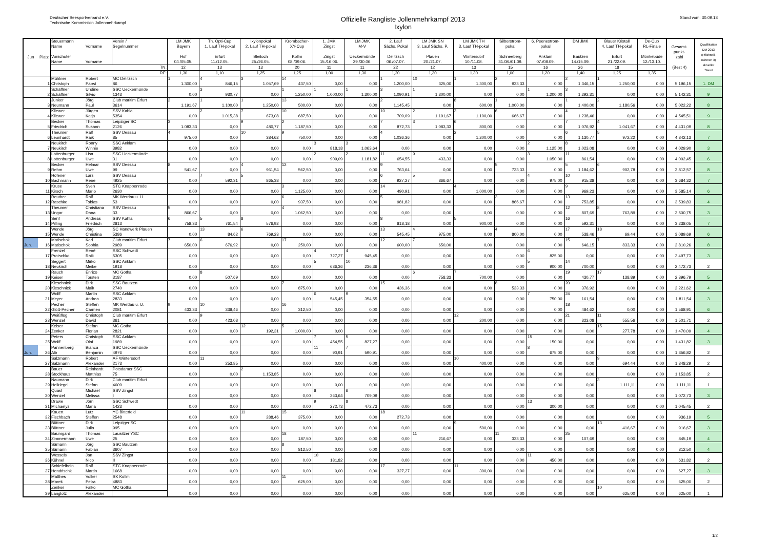Deutscher Seesportverband e.V.
Technische Kommission Jollenmehrkampf
Offizielle Rangliste Jollenmehrkampf 2013
Ixylon
Stand vom: 30.09.13
| Jun | Platz | Steuermann Name Vorschoter Name | Vorname Vorname | Verein / Segelnummer | LM JMK Bayern Hof 04./05.05. | | Th. Opti-Cup 1. Lauf TH-pokal Erfurt 11./12.05. | | Ixylonpokal 2. Lauf TH-pokal Bleiloch 25./26.05. | | Krombacher- XY-Cup Kollm 08./09.06. | | 1. JMK Zingst Zingst 15./16.06. | | LM JMK M-V Ueckermünde 29./30.06. | | 2. Lauf Sächs. Pokal Delitzsch 06./07.07. | | LM JMK SN 3. Lauf Sächs. P. Plauen 20./21.07. | | LM JMK TH 3. Lauf TH-pokal Wintersdorf 10./11.08. | | Silberstrom- pokal Schneeberg 31.08./01.09. | | 6. Peenestrom- pokal Anklam 07./08.09. | | DM JMK Bautzen 14./15.09. | | Blauer Kristall 4. Lauf TH-pokal Erfurt 21./22.09. | | De-Cup RL-Finale Mönkebude 12./13.10. | | Gesamt- punkt- zahl (Best 4) | Qualifikation DM 2013 (Pflichtteil- nahmen 3) aktueller Stand |
| --- | --- | --- | --- | --- | --- | --- | --- | --- | --- | --- | --- | --- | --- | --- | --- | --- | --- | --- | --- | --- | --- | --- | --- | --- | --- | --- | --- | --- | --- | --- | --- | --- | --- | --- |
| | | TN: | | | 12 | | 13 | | 13 | | 20 | | 11 | | 11 | | 22 | | 12 | | 13 | | 15 | | 16 | | 26 | | 18 | | | | | |
| | | RF: | | | 1,30 | | 1,10 | | 1,25 | | 1,25 | | 1,00 | | 1,30 | | 1,20 | | 1,30 | | 1,30 | | 1,00 | | 1,20 | | 1,40 | | 1,25 | | 1,35 | | | |
| | 1 | Mühlner | Robert | MC Delitzsch | 1 | 1.300,00 | 4 | 846,15 | 3 | 1.057,69 | 14 | 437,50 | | 0,00 | | 0,00 | 1 | 1.200,00 | 10 | 325,00 | 1 | 1.300,00 | 2 | 933,33 | | 0,00 | 2 | 1.346,15 | 1 | 1.250,00 | | 0,00 | 5.196,15 | 1. DM |
| | | Christoph | Pabst | 86 | | | | | | | | | | | | | | | | | | | | | | | | | | | | | | |
| | 2 | Schäffner | Undine | SSC Ueckermünde | | 0,00 | 3 | 930,77 | | 0,00 | 1 | 1.250,00 | 1 | 1.000,00 | 1 | 1.300,00 | 3 | 1.090,91 | 1 | 1.300,00 | | 0,00 | | 0,00 | 1 | 1.200,00 | 3 | 1.292,31 | | 0,00 | | 0,00 | 5.142,31 | 9 |
| | | Schäffner | Silvio | 1343 | | | | | | | | | | | | | | | | | | | | | | | | | | | | | | |
| | 3 | Junker | Jörg | Club maritim Erfurt | 2 | 1.191,67 | 1 | 1.100,00 | 1 | 1.250,00 | 13 | 500,00 | | 0,00 | | 0,00 | 2 | 1.145,45 | | 0,00 | 8 | 600,00 | 1 | 1.000,00 | | 0,00 | 1 | 1.400,00 | 2 | 1.180,56 | | 0,00 | 5.022,22 | 8 |
| | | Neumann | Paul | 3614 | | | | | | | | | | | | | | | | | | | | | | | | | | | | | | |
| | 4 | Kliewer | Jürgen | SSV Kahla | | 0,00 | 2 | 1.015,38 | 7 | 673,08 | 10 | 687,50 | | 0,00 | | 0,00 | 10 | 709,09 | 2 | 1.191,67 | 3 | 1.100,00 | 6 | 666,67 | | 0,00 | 4 | 1.238,46 | | 0,00 | | 0,00 | 4.545,51 | 9 |
| | | Kliewer | Katja | 5354 | | | | | | | | | | | | | | | | | | | | | | | | | | | | | | |
| | 5 | Becker | Thomas | Leipziger SC | 3 | 1.083,33 | | 0,00 | 9 | 480,77 | 2 | 1.187,50 | | 0,00 | | 0,00 | 7 | 872,73 | 3 | 1.083,33 | 6 | 800,00 | | 0,00 | | 0,00 | 7 | 1.076,92 | 4 | 1.041,67 | | 0,00 | 4.431,09 | 8 |
| | | Friedrich | Susann | 2126 | | | | | | | | | | | | | | | | | | | | | | | | | | | | | | |
| | 6 | Theumer | Ralf | SSV Dessau | 4 | 975,00 | | 0,00 | 10 | 384,62 | 9 | 750,00 | | 0,00 | | 0,00 | 4 | 1.036,36 | | 0,00 | 2 | 1.200,00 | | 0,00 | | 0,00 | 6 | 1.130,77 | 5 | 972,22 | | 0,00 | 4.342,13 | 7 |
| | | Leonhardt | Raik | 85 | | | | | | | | | | | | | | | | | | | | | | | | | | | | | | |
| | 7 | Neukirch | Ronny | SSC Anklam | | 0,00 | | 0,00 | | 0,00 | | 0,00 | 3 | 818,18 | 3 | 1.063,64 | | 0,00 | | 0,00 | | 0,00 | | 0,00 | 2 | 1.125,00 | 8 | 1.023,08 | | 0,00 | | 0,00 | 4.029,90 | 3 |
| | | Neukirch | Winnie | 3982 | | | | | | | | | | | | | | | | | | | | | | | | | | | | | | |
| | 8 | Lottenburger | Lisa | SSC Ueckermünde | | 0,00 | | 0,00 | | 0,00 | | 0,00 | 2 | 909,09 | 2 | 1.181,82 | 11 | 654,55 | 9 | 433,33 | | 0,00 | | 0,00 | 3 | 1.050,00 | 11 | 861,54 | | 0,00 | | 0,00 | 4.002,45 | 6 |
| | | Lottenburger | Uwe | 31 | | | | | | | | | | | | | | | | | | | | | | | | | | | | | | |
| | 9 | Becker | Helmar | SSV Dessau | 8 | 541,67 | | 0,00 | 4 | 961,54 | 12 | 562,50 | | 0,00 | | 0,00 | 9 | 763,64 | | 0,00 | | 0,00 | 5 | 733,33 | | 0,00 | 5 | 1.184,62 | 6 | 902,78 | | 0,00 | 3.812,57 | 8 |
| | | Rehm | Uwe | 99 | | | | | | | | | | | | | | | | | | | | | | | | | | | | | | |
| | 10 | Höfener | Lars | SSV Dessau | | 0,00 | 7 | 592,31 | 5 | 865,38 | | 0,00 | | 0,00 | | 0,00 | 6 | 927,27 | 5 | 866,67 | | 0,00 | | 0,00 | 4 | 975,00 | 10 | 915,38 | | 0,00 | | 0,00 | 3.684,32 | 7 |
| | | Bachmann | René | 4925 | | | | | | | | | | | | | | | | | | | | | | | | | | | | | | |
| | 11 | Kruse | Sven | STC Knappenrode | | 0,00 | | 0,00 | | 0,00 | 3 | 1.125,00 | | 0,00 | | 0,00 | 14 | 490,91 | | 0,00 | 4 | 1.000,00 | | 0,00 | | 0,00 | 9 | 969,23 | | 0,00 | | 0,00 | 3.585,14 | 6 |
| | | Kirsch | Mario | 2630 | | | | | | | | | | | | | | | | | | | | | | | | | | | | | | |
| | 12 | Reuther | Ralf | MK Werdau u. U. | | 0,00 | | 0,00 | | 0,00 | 6 | 937,50 | | 0,00 | | 0,00 | 5 | 981,82 | | 0,00 | | 0,00 | 3 | 866,67 | | 0,00 | 13 | 753,85 | | 0,00 | | 0,00 | 3.539,83 | 4 |
| | | Raschke | Tobias | 53 | | | | | | | | | | | | | | | | | | | | | | | | | | | | | | |
| | 13 | Theumer | Christiana | SSV Dessau | 5 | 866,67 | | 0,00 | | 0,00 | 4 | 1.062,50 | | 0,00 | | 0,00 | | 0,00 | | 0,00 | | 0,00 | | 0,00 | | 0,00 | 12 | 807,69 | 8 | 763,89 | | 0,00 | 3.500,75 | 3 |
| | | Ungar | Dana | 33 | | | | | | | | | | | | | | | | | | | | | | | | | | | | | | |
| | 14 | Senf | Andreas | SSV Kahla | 6 | 758,33 | 5 | 761,54 | 8 | 576,92 | | 0,00 | | 0,00 | | 0,00 | 8 | 818,18 | | 0,00 | 5 | 900,00 | | 0,00 | | 0,00 | 16 | 592,31 | | 0,00 | | 0,00 | 3.238,05 | 7 |
| | | Pilling | Friedrich | 2813 | | | | | | | | | | | | | | | | | | | | | | | | | | | | | | |
| | 15 | Wende | Jörg | SC Handwerk Plauen | | 0,00 | 13 | 84,62 | 6 | 769,23 | | 0,00 | | 0,00 | | 0,00 | 13 | 545,45 | 4 | 975,00 | | 0,00 | 4 | 800,00 | | 0,00 | 17 | 538,46 | 18 | 69,44 | | 0,00 | 3.089,69 | 6 |
| | | Wende | Christina | 5386 | | | | | | | | | | | | | | | | | | | | | | | | | | | | | | |
| Jun. | 16 | Matischok | Karl | Club maritim Erfurt | 7 | 650,00 | 6 | 676,92 | | 0,00 | 17 | 250,00 | | 0,00 | | 0,00 | 12 | 600,00 | 7 | 650,00 | | 0,00 | | 0,00 | | 0,00 | 15 | 646,15 | 7 | 833,33 | | 0,00 | 2.810,26 | 8 |
| | | Matischok | Sophia | 2989 | | | | | | | | | | | | | | | | | | | | | | | | | | | | | | |
| | 17 | Frenzel | René | SSC Schwedt | | 0,00 | | 0,00 | | 0,00 | | 0,00 | 4 | 727,27 | 4 | 945,45 | | 0,00 | | 0,00 | | 0,00 | | 0,00 | 6 | 825,00 | | 0,00 | | 0,00 | | 0,00 | 2.497,73 | 3 |
| | | Protschko | Raik | 5305 | | | | | | | | | | | | | | | | | | | | | | | | | | | | | | |
| | 18 | Seggert | Mirko | SSC Anklam | | 0,00 | | 0,00 | | 0,00 | | 0,00 | 5 | 636,36 | 10 | 236,36 | | 0,00 | | 0,00 | | 0,00 | | 0,00 | 5 | 900,00 | 14 | 700,00 | | 0,00 | | 0,00 | 2.472,73 | 2 |
| | | Neukirch | Meike | 1918 | | | | | | | | | | | | | | | | | | | | | | | | | | | | | | |
| | 19 | Rauch | Enrico | MC Gotha | | 0,00 | 8 | 507,69 | | 0,00 | | 0,00 | | 0,00 | | 0,00 | | 0,00 | 6 | 758,33 | 7 | 700,00 | | 0,00 | | 0,00 | 19 | 430,77 | 17 | 138,89 | | 0,00 | 2.396,79 | 5 |
| | | Keiser | Torsten | 3187 | | | | | | | | | | | | | | | | | | | | | | | | | | | | | | |
| | 20 | Kieschnick | Dirk | SSC Bautzen | | 0,00 | | 0,00 | | 0,00 | 7 | 875,00 | | 0,00 | | 0,00 | 15 | 436,36 | | 0,00 | | 0,00 | 8 | 533,33 | | 0,00 | 20 | 376,92 | | 0,00 | | 0,00 | 2.221,62 | 4 |
| | | Kieschnick | Maik | 2740 | | | | | | | | | | | | | | | | | | | | | | | | | | | | | | |
| | 21 | Wolff | Martin | SSC Anklam | | 0,00 | | 0,00 | | 0,00 | | 0,00 | 6 | 545,45 | 9 | 354,55 | | 0,00 | | 0,00 | | 0,00 | | 0,00 | 7 | 750,00 | 24 | 161,54 | | 0,00 | | 0,00 | 1.811,54 | 3 |
| | | Meyer | Andrea | 2833 | | | | | | | | | | | | | | | | | | | | | | | | | | | | | | |
| | 22 | Pecher | Steffen | MK Werdau u. U. | 9 | 433,33 | 10 | 338,46 | | 0,00 | 16 | 312,50 | | 0,00 | | 0,00 | | 0,00 | | 0,00 | | 0,00 | | 0,00 | | 0,00 | 18 | 484,62 | | 0,00 | | 0,00 | 1.568,91 | 6 |
| | | Glöß-Pecher | Carmen | 2081 | | | | | | | | | | | | | | | | | | | | | | | | | | | | | | |
| | 23 | Weißflog | Christoph | Club maritim Erfurt | | 0,00 | 9 | 423,08 | | 0,00 | | 0,00 | | 0,00 | | 0,00 | | 0,00 | | 0,00 | 12 | 200,00 | | 0,00 | | 0,00 | 21 | 323,08 | 11 | 555,56 | | 0,00 | 1.501,71 | 2 |
| | | Wenzel | David | 361 | | | | | | | | | | | | | | | | | | | | | | | | | | | | | | |
| | 24 | Keiser | Stefan | MC Gotha | | 0,00 | | 0,00 | 12 | 192,31 | 5 | 1.000,00 | | 0,00 | | 0,00 | | 0,00 | | 0,00 | | 0,00 | | 0,00 | | 0,00 | | 0,00 | 15 | 277,78 | | 0,00 | 1.470,09 | 4 |
| | | Zenker | Florian | 2821 | | | | | | | | | | | | | | | | | | | | | | | | | | | | | | |
| | 25 | Peters | Christoph | SSC Anklam | | 0,00 | | 0,00 | | 0,00 | | 0,00 | 7 | 454,55 | 5 | 827,27 | | 0,00 | | 0,00 | | 0,00 | | 0,00 | 15 | 150,00 | | 0,00 | | 0,00 | | 0,00 | 1.431,82 | 3 |
| | | Wolff | Olaf | 1989 | | | | | | | | | | | | | | | | | | | | | | | | | | | | | | |
| Jun. | 26 | Pannenberg | Bianca | SSC Ueckermünde | | 0,00 | | 0,00 | | 0,00 | | 0,00 | 11 | 90,91 | 7 | 590,91 | | 0,00 | | 0,00 | | 0,00 | | 0,00 | 8 | 675,00 | | 0,00 | | 0,00 | | 0,00 | 1.356,82 | 2 |
| | | Alb | Benjamin | 4976 | | | | | | | | | | | | | | | | | | | | | | | | | | | | | | |
| | 27 | Salzmann | Robert | AF Wintersdorf | | 0,00 | 11 | 253,85 | | 0,00 | | 0,00 | | 0,00 | | 0,00 | | 0,00 | | 0,00 | 10 | 400,00 | | 0,00 | | 0,00 | | 0,00 | 9 | 694,44 | | 0,00 | 1.348,29 | 2 |
| | | Salzmann | Alexander | 2173 | | | | | | | | | | | | | | | | | | | | | | | | | | | | | | |
| | 28 | Bauer | Reinhardt | Potsdamer SSC | | 0,00 | | 0,00 | 2 | 1.153,85 | | 0,00 | | 0,00 | | 0,00 | | 0,00 | | 0,00 | | 0,00 | | 0,00 | | 0,00 | | 0,00 | | 0,00 | | 0,00 | 1.153,85 | 2 |
| | | Stockhaus | Matthias | 75 | | | | | | | | | | | | | | | | | | | | | | | | | | | | | | |
| | 29 | Naumann | Dirk | Club maritim Erfurt | | 0,00 | | 0,00 | | 0,00 | | 0,00 | | 0,00 | | 0,00 | | 0,00 | | 0,00 | | 0,00 | | 0,00 | | 0,00 | | 0,00 | 3 | 1.111,11 | | 0,00 | 1.111,11 | 1 |
| | | Hellriegel | Stefan | 4609 | | | | | | | | | | | | | | | | | | | | | | | | | | | | | | |
| | 30 | Quast | Michael | SSV Zingst | | 0,00 | | 0,00 | | 0,00 | | 0,00 | 8 | 363,64 | 6 | 709,09 | | 0,00 | | 0,00 | | 0,00 | | 0,00 | | 0,00 | | 0,00 | | 0,00 | | 0,00 | 1.072,73 | 3 |
| | | Wenzel | Melissa | I | | | | | | | | | | | | | | | | | | | | | | | | | | | | | | |
| | 31 | Drawe | Jörn | SSC Schwedt | | 0,00 | | 0,00 | | 0,00 | | 0,00 | 9 | 272,73 | 8 | 472,73 | | 0,00 | | 0,00 | | 0,00 | | 0,00 | 13 | 300,00 | | 0,00 | | 0,00 | | 0,00 | 1.045,45 | 2 |
| | | Michaelys | Maria | 1423 | | | | | | | | | | | | | | | | | | | | | | | | | | | | | | |
| | 32 | Kauert | Lutz | YC Bitterfeld | | 0,00 | | 0,00 | 11 | 288,46 | 15 | 375,00 | | 0,00 | | 0,00 | 18 | 272,73 | | 0,00 | | 0,00 | | 0,00 | | 0,00 | | 0,00 | | 0,00 | | 0,00 | 936,19 | 5 |
| | | Fischbach | Steffen | 2548 | | | | | | | | | | | | | | | | | | | | | | | | | | | | | | |
| | 33 | Büttner | Dirk | Leipziger SC | | 0,00 | | 0,00 | | 0,00 | | 0,00 | | 0,00 | | 0,00 | | 0,00 | | 0,00 | 9 | 500,00 | | 0,00 | | 0,00 | | 0,00 | 13 | 416,67 | | 0,00 | 916,67 | 3 |
| | | Büttner | Julia | 995 | | | | | | | | | | | | | | | | | | | | | | | | | | | | | | |
| | 34 | Baumgard | Thomas | Lausitzer YSC | | 0,00 | | 0,00 | | 0,00 | 18 | 187,50 | | 0,00 | | 0,00 | | 0,00 | 11 | 216,67 | | 0,00 | 11 | 333,33 | | 0,00 | 25 | 107,69 | | 0,00 | | 0,00 | 845,19 | 4 |
| | | Zimmermann | Uwe | 25 | | | | | | | | | | | | | | | | | | | | | | | | | | | | | | |
| | 35 | Sämann | Jörg | SSC Bautzen | | 0,00 | | 0,00 | | 0,00 | 8 | 812,50 | | 0,00 | | 0,00 | | 0,00 | | 0,00 | | 0,00 | | 0,00 | | 0,00 | | 0,00 | | 0,00 | | 0,00 | 812,50 | 4 |
| | | Sämann | Fabian | 3607 | | | | | | | | | | | | | | | | | | | | | | | | | | | | | | |
| | 36 | Wessels | Jan | SSV Zingst | | 0,00 | | 0,00 | | 0,00 | | 0,00 | 10 | 181,82 | | 0,00 | | 0,00 | | 0,00 | | 0,00 | | 0,00 | 11 | 450,00 | | 0,00 | | 0,00 | | 0,00 | 631,82 | 2 |
| | | Kühnel | Nico | II | | | | | | | | | | | | | | | | | | | | | | | | | | | | | | |
| | 37 | Schiefelbein | Ralf | STC Knappenrode | | 0,00 | | 0,00 | | 0,00 | | 0,00 | | 0,00 | | 0,00 | 17 | 327,27 | | 0,00 | 11 | 300,00 | | 0,00 | | 0,00 | | 0,00 | | 0,00 | | 0,00 | 627,27 | 3 |
| | | Hendrischk | Martin | 1668 | | | | | | | | | | | | | | | | | | | | | | | | | | | | | | |
| | 38 | Matthes | Volker | SK Kollm | | 0,00 | | 0,00 | | 0,00 | 11 | 625,00 | | 0,00 | | 0,00 | | 0,00 | | 0,00 | | 0,00 | | 0,00 | | 0,00 | | 0,00 | | 0,00 | | 0,00 | 625,00 | 2 |
| | | Marek | Petra | 4883 | | | | | | | | | | | | | | | | | | | | | | | | | | | | | | |
| | 39 | Zenker | Falko | MC Gotha | | 0,00 | | 0,00 | | 0,00 | | 0,00 | | 0,00 | | 0,00 | | 0,00 | | 0,00 | | 0,00 | | 0,00 | | 0,00 | | 0,00 | 10 | 625,00 | | 0,00 | 625,00 | 1 |
| | | Langlotz | Alexander | | | | | | | | | | | | | | | | | | | | | | | | | | | | | | | |
1/2